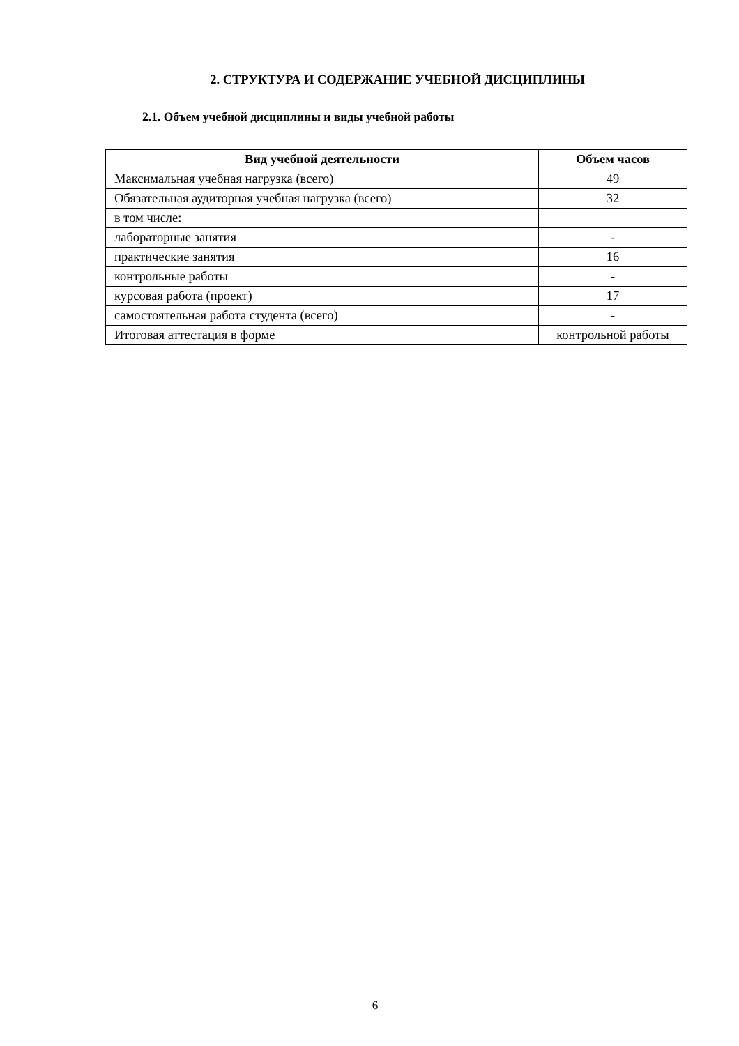2. СТРУКТУРА И СОДЕРЖАНИЕ УЧЕБНОЙ ДИСЦИПЛИНЫ
2.1. Объем учебной дисциплины и виды учебной работы
| Вид учебной деятельности | Объем часов |
| --- | --- |
| Максимальная учебная нагрузка (всего) | 49 |
| Обязательная аудиторная учебная нагрузка (всего) | 32 |
| в том числе: | |
| лабораторные занятия | - |
| практические занятия | 16 |
| контрольные работы | - |
| курсовая работа (проект) | 17 |
| самостоятельная работа студента (всего) | - |
| Итоговая аттестация в форме | контрольной работы |
6